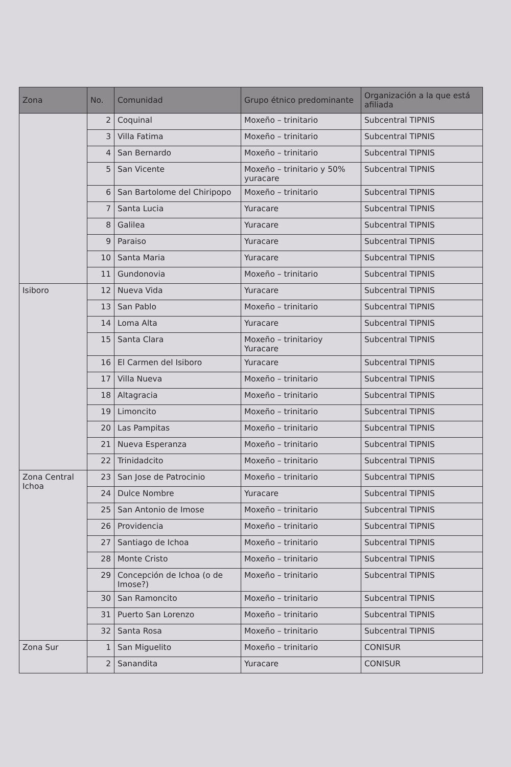| Zona | No. | Comunidad | Grupo étnico predominante | Organización a la que está afiliada |
| --- | --- | --- | --- | --- |
| | 2 | Coquinal | Moxeño – trinitario | Subcentral TIPNIS |
| | 3 | Villa Fatima | Moxeño – trinitario | Subcentral TIPNIS |
| | 4 | San Bernardo | Moxeño – trinitario | Subcentral TIPNIS |
| | 5 | San Vicente | Moxeño – trinitario y 50% yuracare | Subcentral TIPNIS |
| | 6 | San Bartolome del Chiripopo | Moxeño – trinitario | Subcentral TIPNIS |
| | 7 | Santa Lucia | Yuracare | Subcentral TIPNIS |
| | 8 | Galilea | Yuracare | Subcentral TIPNIS |
| | 9 | Paraiso | Yuracare | Subcentral TIPNIS |
| | 10 | Santa Maria | Yuracare | Subcentral TIPNIS |
| | 11 | Gundonovia | Moxeño – trinitario | Subcentral TIPNIS |
| Isiboro | 12 | Nueva Vida | Yuracare | Subcentral TIPNIS |
| | 13 | San Pablo | Moxeño – trinitario | Subcentral TIPNIS |
| | 14 | Loma Alta | Yuracare | Subcentral TIPNIS |
| | 15 | Santa Clara | Moxeño – trinitarioy Yuracare | Subcentral TIPNIS |
| | 16 | El Carmen del Isiboro | Yuracare | Subcentral TIPNIS |
| | 17 | Villa Nueva | Moxeño – trinitario | Subcentral TIPNIS |
| | 18 | Altagracia | Moxeño – trinitario | Subcentral TIPNIS |
| | 19 | Limoncito | Moxeño – trinitario | Subcentral TIPNIS |
| | 20 | Las Pampitas | Moxeño – trinitario | Subcentral TIPNIS |
| | 21 | Nueva Esperanza | Moxeño – trinitario | Subcentral TIPNIS |
| | 22 | Trinidadcito | Moxeño – trinitario | Subcentral TIPNIS |
| Zona Central Ichoa | 23 | San Jose de Patrocinio | Moxeño – trinitario | Subcentral TIPNIS |
| | 24 | Dulce Nombre | Yuracare | Subcentral TIPNIS |
| | 25 | San Antonio de Imose | Moxeño – trinitario | Subcentral TIPNIS |
| | 26 | Providencia | Moxeño – trinitario | Subcentral TIPNIS |
| | 27 | Santiago de Ichoa | Moxeño – trinitario | Subcentral TIPNIS |
| | 28 | Monte Cristo | Moxeño – trinitario | Subcentral TIPNIS |
| | 29 | Concepción de Ichoa (o de Imose?) | Moxeño – trinitario | Subcentral TIPNIS |
| | 30 | San Ramoncito | Moxeño – trinitario | Subcentral TIPNIS |
| | 31 | Puerto San Lorenzo | Moxeño – trinitario | Subcentral TIPNIS |
| | 32 | Santa Rosa | Moxeño – trinitario | Subcentral TIPNIS |
| Zona Sur | 1 | San Miguelito | Moxeño – trinitario | CONISUR |
| | 2 | Sanandita | Yuracare | CONISUR |